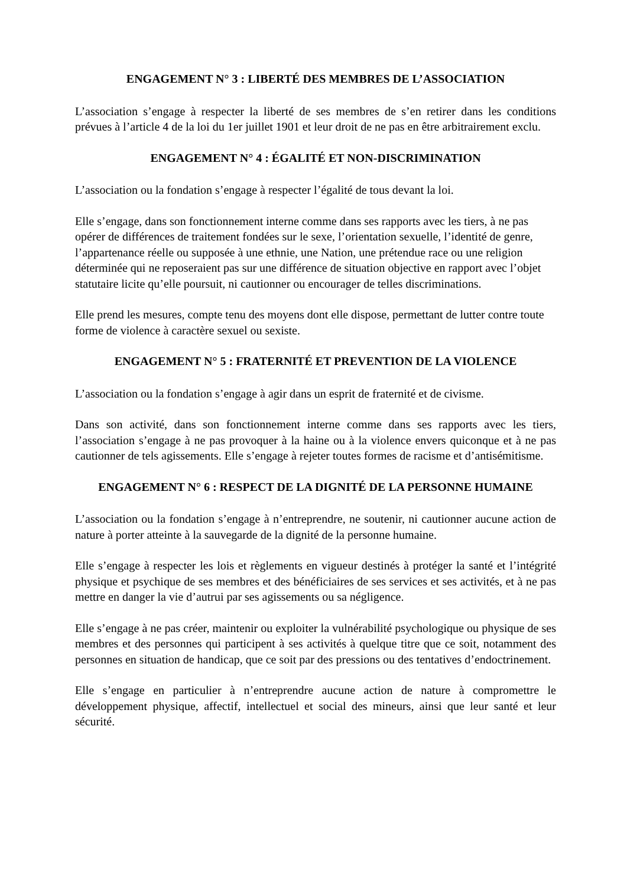ENGAGEMENT N° 3 : LIBERTÉ DES MEMBRES DE L’ASSOCIATION
L’association s’engage à respecter la liberté de ses membres de s’en retirer dans les conditions prévues à l’article 4 de la loi du 1er juillet 1901 et leur droit de ne pas en être arbitrairement exclu.
ENGAGEMENT N° 4 : ÉGALITÉ ET NON-DISCRIMINATION
L’association ou la fondation s’engage à respecter l’égalité de tous devant la loi.
Elle s’engage, dans son fonctionnement interne comme dans ses rapports avec les tiers, à ne pas opérer de différences de traitement fondées sur le sexe, l’orientation sexuelle, l’identité de genre, l’appartenance réelle ou supposée à une ethnie, une Nation, une prétendue race ou une religion déterminée qui ne reposeraient pas sur une différence de situation objective en rapport avec l’objet statutaire licite qu’elle poursuit, ni cautionner ou encourager de telles discriminations.
Elle prend les mesures, compte tenu des moyens dont elle dispose, permettant de lutter contre toute forme de violence à caractère sexuel ou sexiste.
ENGAGEMENT N° 5 : FRATERNITÉ ET PREVENTION DE LA VIOLENCE
L’association ou la fondation s’engage à agir dans un esprit de fraternité et de civisme.
Dans son activité, dans son fonctionnement interne comme dans ses rapports avec les tiers, l’association s’engage à ne pas provoquer à la haine ou à la violence envers quiconque et à ne pas cautionner de tels agissements. Elle s’engage à rejeter toutes formes de racisme et d’antisémitisme.
ENGAGEMENT N° 6 : RESPECT DE LA DIGNITÉ DE LA PERSONNE HUMAINE
L’association ou la fondation s’engage à n’entreprendre, ne soutenir, ni cautionner aucune action de nature à porter atteinte à la sauvegarde de la dignité de la personne humaine.
Elle s’engage à respecter les lois et règlements en vigueur destinés à protéger la santé et l’intégrité physique et psychique de ses membres et des bénéficiaires de ses services et ses activités, et à ne pas mettre en danger la vie d’autrui par ses agissements ou sa négligence.
Elle s’engage à ne pas créer, maintenir ou exploiter la vulnérabilité psychologique ou physique de ses membres et des personnes qui participent à ses activités à quelque titre que ce soit, notamment des personnes en situation de handicap, que ce soit par des pressions ou des tentatives d’endoctrinement.
Elle s’engage en particulier à n’entreprendre aucune action de nature à compromettre le développement physique, affectif, intellectuel et social des mineurs, ainsi que leur santé et leur sécurité.